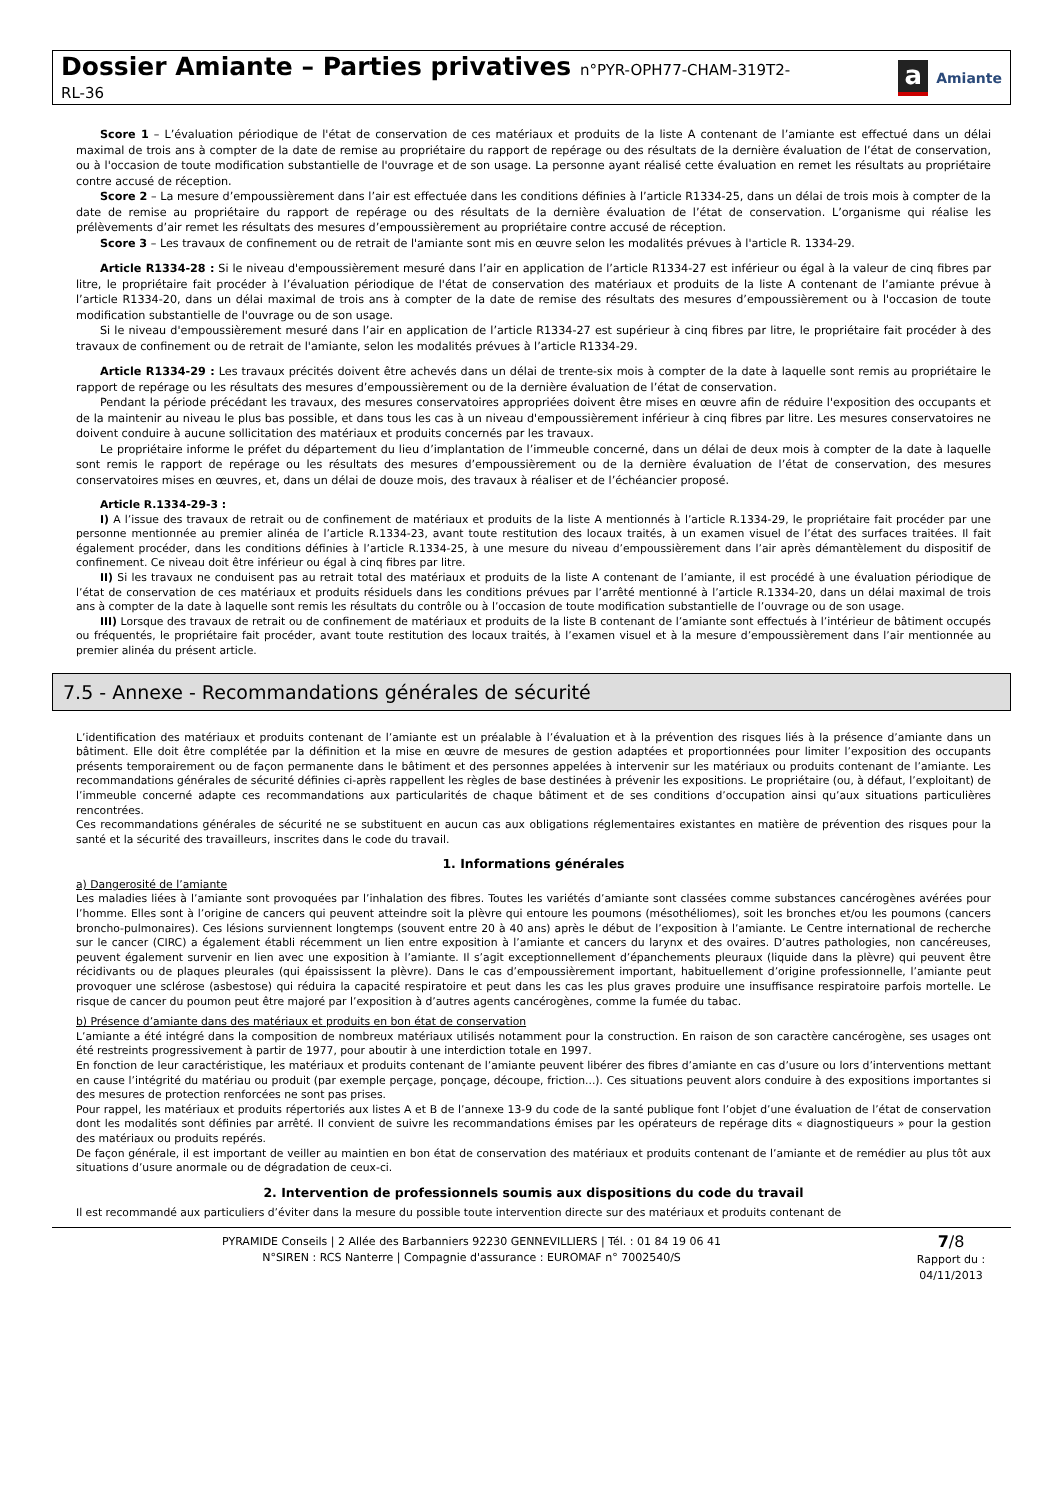Dossier Amiante – Parties privatives n°PYR-OPH77-CHAM-319T2-
RL-36
a Amiante
Score 1 – L’évaluation périodique de l'état de conservation de ces matériaux et produits de la liste A contenant de l’amiante est effectué dans un délai maximal de trois ans à compter de la date de remise au propriétaire du rapport de repérage ou des résultats de la dernière évaluation de l’état de conservation, ou à l'occasion de toute modification substantielle de l'ouvrage et de son usage. La personne ayant réalisé cette évaluation en remet les résultats au propriétaire contre accusé de réception.
Score 2 – La mesure d’empoussièrement dans l’air est effectuée dans les conditions définies à l’article R1334-25, dans un délai de trois mois à compter de la date de remise au propriétaire du rapport de repérage ou des résultats de la dernière évaluation de l’état de conservation. L’organisme qui réalise les prélèvements d’air remet les résultats des mesures d’empoussièrement au propriétaire contre accusé de réception.
Score 3 – Les travaux de confinement ou de retrait de l'amiante sont mis en œuvre selon les modalités prévues à l'article R. 1334-29.
Article R1334-28 : Si le niveau d'empoussièrement mesuré dans l’air en application de l’article R1334-27 est inférieur ou égal à la valeur de cinq fibres par litre, le propriétaire fait procéder à l’évaluation périodique de l'état de conservation des matériaux et produits de la liste A contenant de l’amiante prévue à l’article R1334-20, dans un délai maximal de trois ans à compter de la date de remise des résultats des mesures d’empoussièrement ou à l'occasion de toute modification substantielle de l'ouvrage ou de son usage.
Si le niveau d'empoussièrement mesuré dans l’air en application de l’article R1334-27 est supérieur à cinq fibres par litre, le propriétaire fait procéder à des travaux de confinement ou de retrait de l'amiante, selon les modalités prévues à l’article R1334-29.
Article R1334-29 : Les travaux précités doivent être achevés dans un délai de trente-six mois à compter de la date à laquelle sont remis au propriétaire le rapport de repérage ou les résultats des mesures d’empoussièrement ou de la dernière évaluation de l’état de conservation.
Pendant la période précédant les travaux, des mesures conservatoires appropriées doivent être mises en œuvre afin de réduire l'exposition des occupants et de la maintenir au niveau le plus bas possible, et dans tous les cas à un niveau d'empoussièrement inférieur à cinq fibres par litre. Les mesures conservatoires ne doivent conduire à aucune sollicitation des matériaux et produits concernés par les travaux.
Le propriétaire informe le préfet du département du lieu d’implantation de l’immeuble concerné, dans un délai de deux mois à compter de la date à laquelle sont remis le rapport de repérage ou les résultats des mesures d’empoussièrement ou de la dernière évaluation de l’état de conservation, des mesures conservatoires mises en œuvres, et, dans un délai de douze mois, des travaux à réaliser et de l’échéancier proposé.
Article R.1334-29-3 :
I) A l’issue des travaux de retrait ou de confinement de matériaux et produits de la liste A mentionnés à l’article R.1334-29, le propriétaire fait procéder par une personne mentionnée au premier alinéa de l’article R.1334-23, avant toute restitution des locaux traités, à un examen visuel de l’état des surfaces traitées. Il fait également procéder, dans les conditions définies à l’article R.1334-25, à une mesure du niveau d’empoussièrement dans l’air après démantèlement du dispositif de confinement. Ce niveau doit être inférieur ou égal à cinq fibres par litre.
II) Si les travaux ne conduisent pas au retrait total des matériaux et produits de la liste A contenant de l’amiante, il est procédé à une évaluation périodique de l’état de conservation de ces matériaux et produits résiduels dans les conditions prévues par l’arrêté mentionné à l’article R.1334-20, dans un délai maximal de trois ans à compter de la date à laquelle sont remis les résultats du contrôle ou à l’occasion de toute modification substantielle de l’ouvrage ou de son usage.
III) Lorsque des travaux de retrait ou de confinement de matériaux et produits de la liste B contenant de l’amiante sont effectués à l’intérieur de bâtiment occupés ou fréquentés, le propriétaire fait procéder, avant toute restitution des locaux traités, à l’examen visuel et à la mesure d’empoussièrement dans l’air mentionnée au premier alinéa du présent article.
7.5 - Annexe - Recommandations générales de sécurité
L’identification des matériaux et produits contenant de l’amiante est un préalable à l’évaluation et à la prévention des risques liés à la présence d’amiante dans un bâtiment. Elle doit être complétée par la définition et la mise en œuvre de mesures de gestion adaptées et proportionnées pour limiter l’exposition des occupants présents temporairement ou de façon permanente dans le bâtiment et des personnes appelées à intervenir sur les matériaux ou produits contenant de l’amiante. Les recommandations générales de sécurité définies ci-après rappellent les règles de base destinées à prévenir les expositions. Le propriétaire (ou, à défaut, l’exploitant) de l’immeuble concerné adapte ces recommandations aux particularités de chaque bâtiment et de ses conditions d’occupation ainsi qu’aux situations particulières rencontrées.
Ces recommandations générales de sécurité ne se substituent en aucun cas aux obligations réglementaires existantes en matière de prévention des risques pour la santé et la sécurité des travailleurs, inscrites dans le code du travail.
1. Informations générales
a) Dangerosité de l’amiante
Les maladies liées à l’amiante sont provoquées par l’inhalation des fibres. Toutes les variétés d’amiante sont classées comme substances cancérogènes avérées pour l’homme. Elles sont à l’origine de cancers qui peuvent atteindre soit la plèvre qui entoure les poumons (mésothéliomes), soit les bronches et/ou les poumons (cancers broncho-pulmonaires). Ces lésions surviennent longtemps (souvent entre 20 à 40 ans) après le début de l’exposition à l’amiante. Le Centre international de recherche sur le cancer (CIRC) a également établi récemment un lien entre exposition à l’amiante et cancers du larynx et des ovaires. D’autres pathologies, non cancéreuses, peuvent également survenir en lien avec une exposition à l’amiante. Il s’agit exceptionnellement d’épanchements pleuraux (liquide dans la plèvre) qui peuvent être récidivants ou de plaques pleurales (qui épaississent la plèvre). Dans le cas d’empoussièrement important, habituellement d’origine professionnelle, l’amiante peut provoquer une sclérose (asbestose) qui réduira la capacité respiratoire et peut dans les cas les plus graves produire une insuffisance respiratoire parfois mortelle. Le risque de cancer du poumon peut être majoré par l’exposition à d’autres agents cancérogènes, comme la fumée du tabac.
b) Présence d’amiante dans des matériaux et produits en bon état de conservation
L’amiante a été intégré dans la composition de nombreux matériaux utilisés notamment pour la construction. En raison de son caractère cancérogène, ses usages ont été restreints progressivement à partir de 1977, pour aboutir à une interdiction totale en 1997.
En fonction de leur caractéristique, les matériaux et produits contenant de l’amiante peuvent libérer des fibres d’amiante en cas d’usure ou lors d’interventions mettant en cause l’intégrité du matériau ou produit (par exemple perçage, ponçage, découpe, friction...). Ces situations peuvent alors conduire à des expositions importantes si des mesures de protection renforcées ne sont pas prises.
Pour rappel, les matériaux et produits répertoriés aux listes A et B de l’annexe 13-9 du code de la santé publique font l’objet d’une évaluation de l’état de conservation dont les modalités sont définies par arrêté. Il convient de suivre les recommandations émises par les opérateurs de repérage dits « diagnostiqueurs » pour la gestion des matériaux ou produits repérés.
De façon générale, il est important de veiller au maintien en bon état de conservation des matériaux et produits contenant de l’amiante et de remédier au plus tôt aux situations d’usure anormale ou de dégradation de ceux-ci.
2. Intervention de professionnels soumis aux dispositions du code du travail
Il est recommandé aux particuliers d’éviter dans la mesure du possible toute intervention directe sur des matériaux et produits contenant de
PYRAMIDE Conseils | 2 Allée des Barbanniers 92230 GENNEVILLIERS | Tél. : 01 84 19 06 41
N°SIREN : RCS Nanterre | Compagnie d'assurance : EUROMAF n° 7002540/S
7/8
Rapport du :
04/11/2013